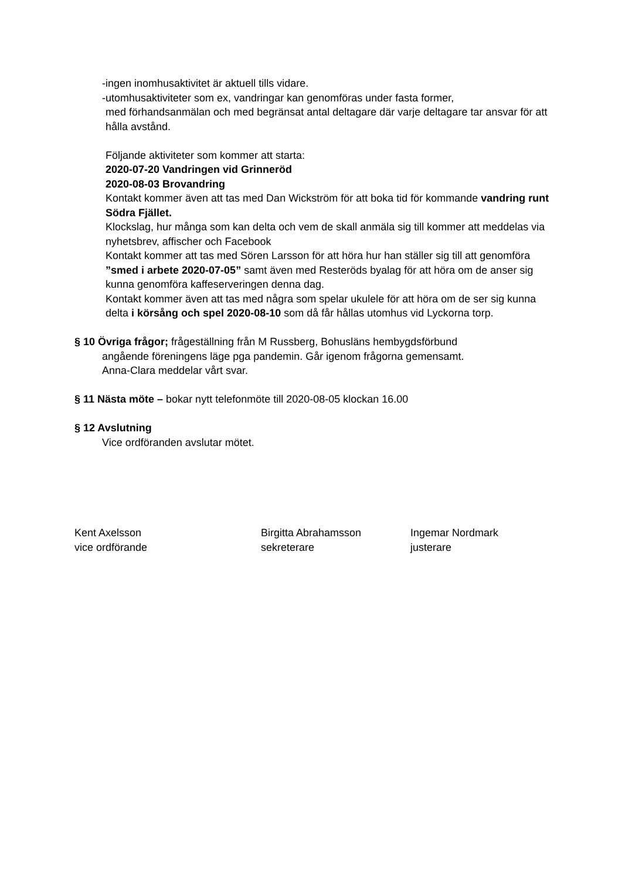-ingen inomhusaktivitet är aktuell tills vidare.
-utomhusaktiviteter som ex, vandringar kan genomföras under fasta former,
med förhandsanmälan och med begränsat antal deltagare där varje deltagare tar ansvar för att hålla avstånd.
Följande aktiviteter som kommer att starta:
2020-07-20 Vandringen vid Grinneröd
2020-08-03 Brovandring
Kontakt kommer även att tas med Dan Wickström för att boka tid för kommande vandring runt Södra Fjället.
Klockslag, hur många som kan delta och vem de skall anmäla sig till kommer att meddelas via nyhetsbrev, affischer och Facebook
Kontakt kommer att tas med Sören Larsson för att höra hur han ställer sig till att genomföra ”smed i arbete 2020-07-05” samt även med Resteröds byalag för att höra om de anser sig kunna genomföra kaffeserveringen denna dag.
Kontakt kommer även att tas med några som spelar ukulele för att höra om de ser sig kunna delta i körsång och spel 2020-08-10 som då får hållas utomhus vid Lyckorna torp.
§ 10 Övriga frågor; frågeställning från M Russberg, Bohusläns hembygdsförbund
angående föreningens läge pga pandemin. Går igenom frågorna gemensamt.
Anna-Clara meddelar vårt svar.
§ 11 Nästa möte – bokar nytt telefonmöte till 2020-08-05 klockan 16.00
§ 12 Avslutning
Vice ordföranden avslutar mötet.
Kent Axelsson
vice ordförande
Birgitta Abrahamsson
sekreterare
Ingemar Nordmark
justerare